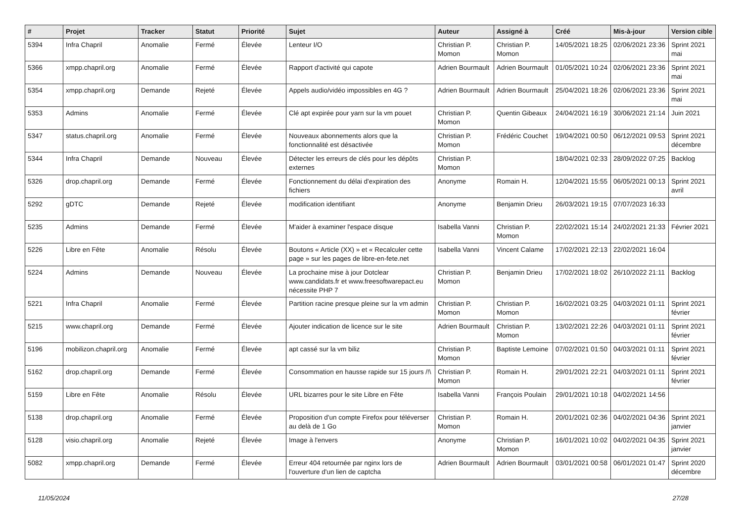| # | Projet | Tracker | Statut | Priorité | Sujet | Auteur | Assigné à | Créé | Mis-à-jour | Version cible |
| --- | --- | --- | --- | --- | --- | --- | --- | --- | --- | --- |
| 5394 | Infra Chapril | Anomalie | Fermé | Élevée | Lenteur I/O | Christian P. Momon | Christian P. Momon | 14/05/2021 18:25 | 02/06/2021 23:36 | Sprint 2021 mai |
| 5366 | xmpp.chapril.org | Anomalie | Fermé | Élevée | Rapport d'activité qui capote | Adrien Bourmault | Adrien Bourmault | 01/05/2021 10:24 | 02/06/2021 23:36 | Sprint 2021 mai |
| 5354 | xmpp.chapril.org | Demande | Rejeté | Élevée | Appels audio/vidéo impossibles en 4G ? | Adrien Bourmault | Adrien Bourmault | 25/04/2021 18:26 | 02/06/2021 23:36 | Sprint 2021 mai |
| 5353 | Admins | Anomalie | Fermé | Élevée | Clé apt expirée pour yarn sur la vm pouet | Christian P. Momon | Quentin Gibeaux | 24/04/2021 16:19 | 30/06/2021 21:14 | Juin 2021 |
| 5347 | status.chapril.org | Anomalie | Fermé | Élevée | Nouveaux abonnements alors que la fonctionnalité est désactivée | Christian P. Momon | Frédéric Couchet | 19/04/2021 00:50 | 06/12/2021 09:53 | Sprint 2021 décembre |
| 5344 | Infra Chapril | Demande | Nouveau | Élevée | Détecter les erreurs de clés pour les dépôts externes | Christian P. Momon | | 18/04/2021 02:33 | 28/09/2022 07:25 | Backlog |
| 5326 | drop.chapril.org | Demande | Fermé | Élevée | Fonctionnement du délai d'expiration des fichiers | Anonyme | Romain H. | 12/04/2021 15:55 | 06/05/2021 00:13 | Sprint 2021 avril |
| 5292 | gDTC | Demande | Rejeté | Élevée | modification identifiant | Anonyme | Benjamin Drieu | 26/03/2021 19:15 | 07/07/2023 16:33 | |
| 5235 | Admins | Demande | Fermé | Élevée | M'aider à examiner l'espace disque | Isabella Vanni | Christian P. Momon | 22/02/2021 15:14 | 24/02/2021 21:33 | Février 2021 |
| 5226 | Libre en Fête | Anomalie | Résolu | Élevée | Boutons « Article (XX) » et « Recalculer cette page » sur les pages de libre-en-fete.net | Isabella Vanni | Vincent Calame | 17/02/2021 22:13 | 22/02/2021 16:04 | |
| 5224 | Admins | Demande | Nouveau | Élevée | La prochaine mise à jour Dotclear www.candidats.fr et www.freesoftwarepact.eu nécessite PHP 7 | Christian P. Momon | Benjamin Drieu | 17/02/2021 18:02 | 26/10/2022 21:11 | Backlog |
| 5221 | Infra Chapril | Anomalie | Fermé | Élevée | Partition racine presque pleine sur la vm admin | Christian P. Momon | Christian P. Momon | 16/02/2021 03:25 | 04/03/2021 01:11 | Sprint 2021 février |
| 5215 | www.chapril.org | Demande | Fermé | Élevée | Ajouter indication de licence sur le site | Adrien Bourmault | Christian P. Momon | 13/02/2021 22:26 | 04/03/2021 01:11 | Sprint 2021 février |
| 5196 | mobilizon.chapril.org | Anomalie | Fermé | Élevée | apt cassé sur la vm biliz | Christian P. Momon | Baptiste Lemoine | 07/02/2021 01:50 | 04/03/2021 01:11 | Sprint 2021 février |
| 5162 | drop.chapril.org | Demande | Fermé | Élevée | Consommation en hausse rapide sur 15 jours /!\ | Christian P. Momon | Romain H. | 29/01/2021 22:21 | 04/03/2021 01:11 | Sprint 2021 février |
| 5159 | Libre en Fête | Anomalie | Résolu | Élevée | URL bizarres pour le site Libre en Fête | Isabella Vanni | François Poulain | 29/01/2021 10:18 | 04/02/2021 14:56 | |
| 5138 | drop.chapril.org | Anomalie | Fermé | Élevée | Proposition d'un compte Firefox pour téléverser au delà de 1 Go | Christian P. Momon | Romain H. | 20/01/2021 02:36 | 04/02/2021 04:36 | Sprint 2021 janvier |
| 5128 | visio.chapril.org | Anomalie | Rejeté | Élevée | Image à l'envers | Anonyme | Christian P. Momon | 16/01/2021 10:02 | 04/02/2021 04:35 | Sprint 2021 janvier |
| 5082 | xmpp.chapril.org | Demande | Fermé | Élevée | Erreur 404 retournée par nginx lors de l'ouverture d'un lien de captcha | Adrien Bourmault | Adrien Bourmault | 03/01/2021 00:58 | 06/01/2021 01:47 | Sprint 2020 décembre |
11/05/2024 27/28